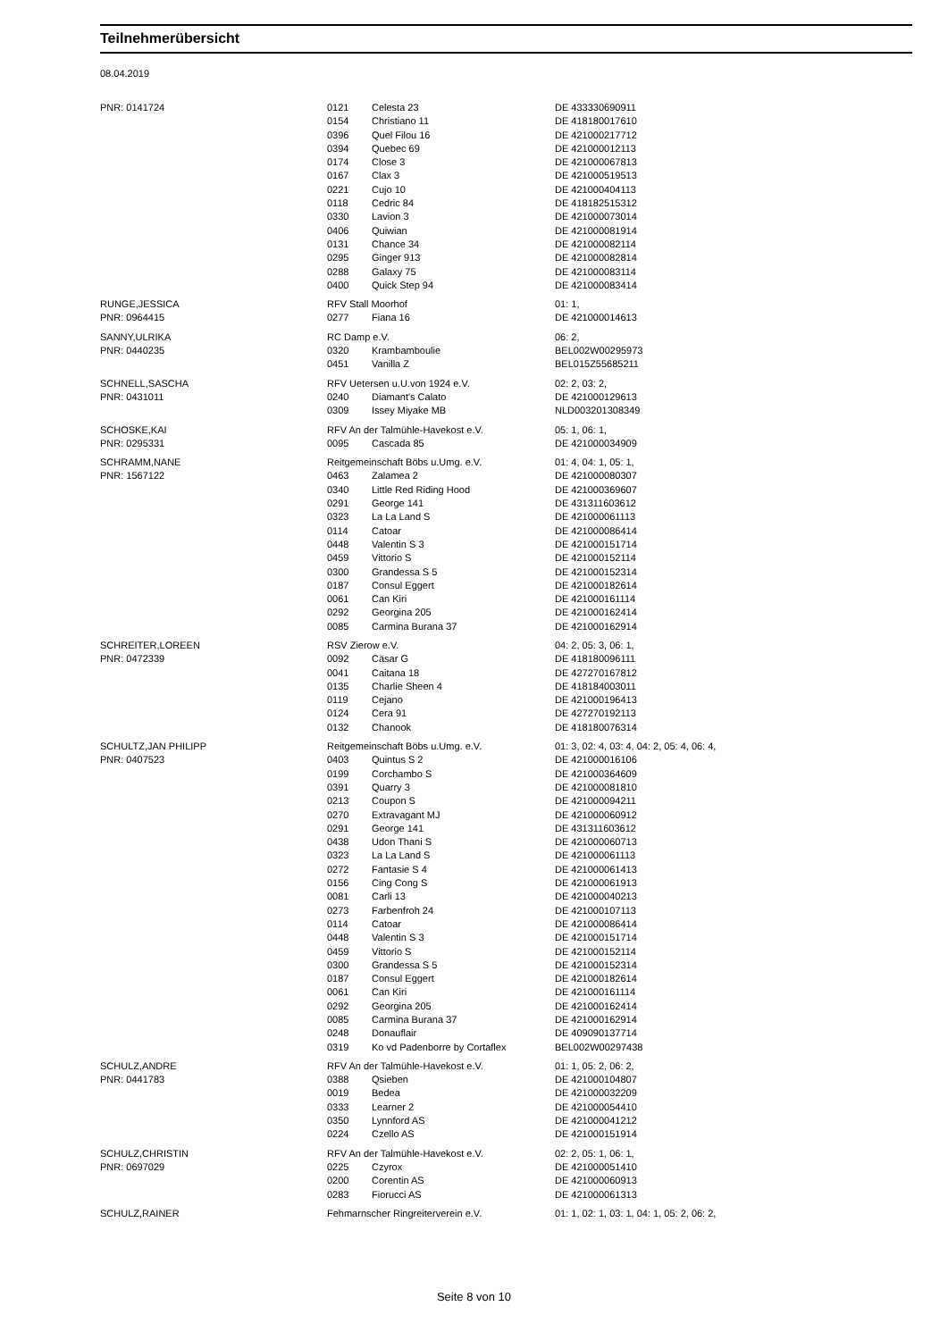Teilnehmerübersicht
08.04.2019
| PNR: 0141724 | 0121 | Celesta 23 | DE 433330690911 |
| | 0154 | Christiano 11 | DE 418180017610 |
| | 0396 | Quel Filou 16 | DE 421000217712 |
| | 0394 | Quebec 69 | DE 421000012113 |
| | 0174 | Close 3 | DE 421000067813 |
| | 0167 | Clax 3 | DE 421000519513 |
| | 0221 | Cujo 10 | DE 421000404113 |
| | 0118 | Cedric 84 | DE 418182515312 |
| | 0330 | Lavion 3 | DE 421000073014 |
| | 0406 | Quiwian | DE 421000081914 |
| | 0131 | Chance 34 | DE 421000082114 |
| | 0295 | Ginger 913 | DE 421000082814 |
| | 0288 | Galaxy 75 | DE 421000083114 |
| | 0400 | Quick Step 94 | DE 421000083414 |
| RUNGE,JESSICA | RFV Stall Moorhof | | 01: 1, |
| PNR: 0964415 | 0277 | Fiana 16 | DE 421000014613 |
| SANNY,ULRIKA | RC Damp e.V. | | 06: 2, |
| PNR: 0440235 | 0320 | Krambamboulie | BEL002W00295973 |
| | 0451 | Vanilla Z | BEL015Z55685211 |
| SCHNELL,SASCHA | RFV Uetersen u.U.von 1924 e.V. | | 02: 2, 03: 2, |
| PNR: 0431011 | 0240 | Diamant's Calato | DE 421000129613 |
| | 0309 | Issey Miyake MB | NLD003201308349 |
| SCHOSKE,KAI | RFV An der Talmühle-Havekost e.V. | | 05: 1, 06: 1, |
| PNR: 0295331 | 0095 | Cascada 85 | DE 421000034909 |
| SCHRAMM,NANE | Reitgemeinschaft Böbs u.Umg. e.V. | | 01: 4, 04: 1, 05: 1, |
| PNR: 1567122 | 0463 | Zalamea 2 | DE 421000080307 |
| | 0340 | Little Red Riding Hood | DE 421000369607 |
| | 0291 | George 141 | DE 431311603612 |
| | 0323 | La La Land S | DE 421000061113 |
| | 0114 | Catoar | DE 421000086414 |
| | 0448 | Valentin S 3 | DE 421000151714 |
| | 0459 | Vittorio S | DE 421000152114 |
| | 0300 | Grandessa S 5 | DE 421000152314 |
| | 0187 | Consul Eggert | DE 421000182614 |
| | 0061 | Can Kiri | DE 421000161114 |
| | 0292 | Georgina 205 | DE 421000162414 |
| | 0085 | Carmina Burana 37 | DE 421000162914 |
| SCHREITER,LOREEN | RSV Zierow e.V. | | 04: 2, 05: 3, 06: 1, |
| PNR: 0472339 | 0092 | Cäsar G | DE 418180096111 |
| | 0041 | Caitana 18 | DE 427270167812 |
| | 0135 | Charlie Sheen 4 | DE 418184003011 |
| | 0119 | Cejano | DE 421000196413 |
| | 0124 | Cera 91 | DE 427270192113 |
| | 0132 | Chanook | DE 418180076314 |
| SCHULTZ,JAN PHILIPP | Reitgemeinschaft Böbs u.Umg. e.V. | | 01: 3, 02: 4, 03: 4, 04: 2, 05: 4, 06: 4, |
| PNR: 0407523 | 0403 | Quintus S 2 | DE 421000016106 |
| | 0199 | Corchambo S | DE 421000364609 |
| | 0391 | Quarry 3 | DE 421000081810 |
| | 0213 | Coupon S | DE 421000094211 |
| | 0270 | Extravagant MJ | DE 421000060912 |
| | 0291 | George 141 | DE 431311603612 |
| | 0438 | Udon Thani S | DE 421000060713 |
| | 0323 | La La Land S | DE 421000061113 |
| | 0272 | Fantasie S 4 | DE 421000061413 |
| | 0156 | Cing Cong S | DE 421000061913 |
| | 0081 | Carli 13 | DE 421000040213 |
| | 0273 | Farbenfroh 24 | DE 421000107113 |
| | 0114 | Catoar | DE 421000086414 |
| | 0448 | Valentin S 3 | DE 421000151714 |
| | 0459 | Vittorio S | DE 421000152114 |
| | 0300 | Grandessa S 5 | DE 421000152314 |
| | 0187 | Consul Eggert | DE 421000182614 |
| | 0061 | Can Kiri | DE 421000161114 |
| | 0292 | Georgina 205 | DE 421000162414 |
| | 0085 | Carmina Burana 37 | DE 421000162914 |
| | 0248 | Donauflair | DE 409090137714 |
| | 0319 | Ko vd Padenborre by Cortaflex | BEL002W00297438 |
| SCHULZ,ANDRE | RFV An der Talmühle-Havekost e.V. | | 01: 1, 05: 2, 06: 2, |
| PNR: 0441783 | 0388 | Qsieben | DE 421000104807 |
| | 0019 | Bedea | DE 421000032209 |
| | 0333 | Learner 2 | DE 421000054410 |
| | 0350 | Lynnford AS | DE 421000041212 |
| | 0224 | Czello AS | DE 421000151914 |
| SCHULZ,CHRISTIN | RFV An der Talmühle-Havekost e.V. | | 02: 2, 05: 1, 06: 1, |
| PNR: 0697029 | 0225 | Czyrox | DE 421000051410 |
| | 0200 | Corentin AS | DE 421000060913 |
| | 0283 | Fiorucci AS | DE 421000061313 |
| SCHULZ,RAINER | Fehmarnscher Ringreiterverein e.V. | | 01: 1, 02: 1, 03: 1, 04: 1, 05: 2, 06: 2, |
Seite 8 von 10